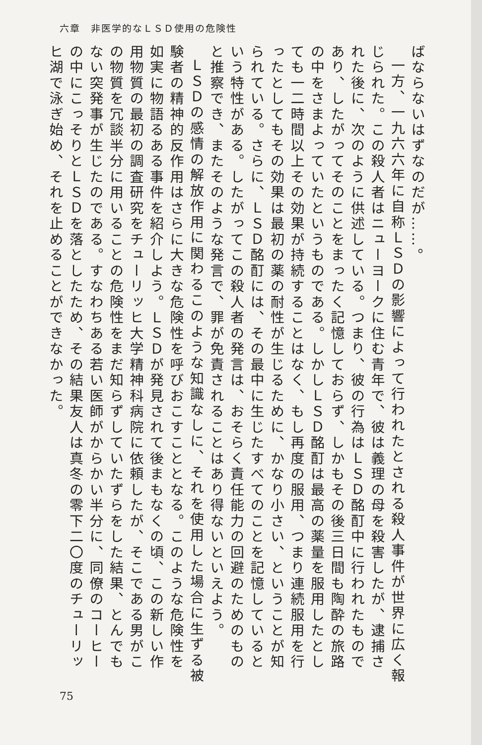六章　非医学的なＬＳＤ使用の危険性
ばならないはずなのだが……。
一方、一九六六年に自称ＬＳＤの影響によって行われたとされる殺人事件が世界に広く報じられた。この殺人者はニューヨークに住む青年で、彼は義理の母を殺害したが、逮捕された後に、次のように供述している。つまり、彼の行為はＬＳＤ酩酊中に行われたものであり、したがってそのことをまったく記憶しておらず、しかもその後三日間も陶酔の旅路の中をさまよっていたというものである。しかしＬＳＤ酩酊は最高の薬量を服用したとしても一二時間以上その効果が持続することはなく、もし再度の服用、つまり連続服用を行ったとしてもその効果は最初の薬の耐性が生じるために、かなり小さい、ということが知られている。さらに、ＬＳＤ酩酊には、その最中に生じたすべてのことを記憶しているという特性がある。したがってこの殺人者の発言は、おそらく責任能力の回避のためのものと推察でき、またそのような発言で、罪が免責されることはあり得ないといえよう。
ＬＳＤの感情の解放作用に関わるこのような知識なしに、それを使用した場合に生ずる被験者の精神的反作用はさらに大きな危険性を呼びおこすこととなる。このような危険性を如実に物語るある事件を紹介しよう。ＬＳＤが発見されて後まもなくの頃、この新しい作用物質の最初の調査研究をチューリッヒ大学精神科病院に依頼したが、そこである男がこの物質を冗談半分に用いることの危険性をまだ知らずしていたずらをした結果、とんでもない突発事が生じたのである。すなわちある若い医師がからかい半分に、同僚のコーヒーの中にこっそりとＬＳＤを落としたため、その結果友人は真冬の零下二〇度のチューリッヒ湖で泳ぎ始め、それを止めることができなかった。
75